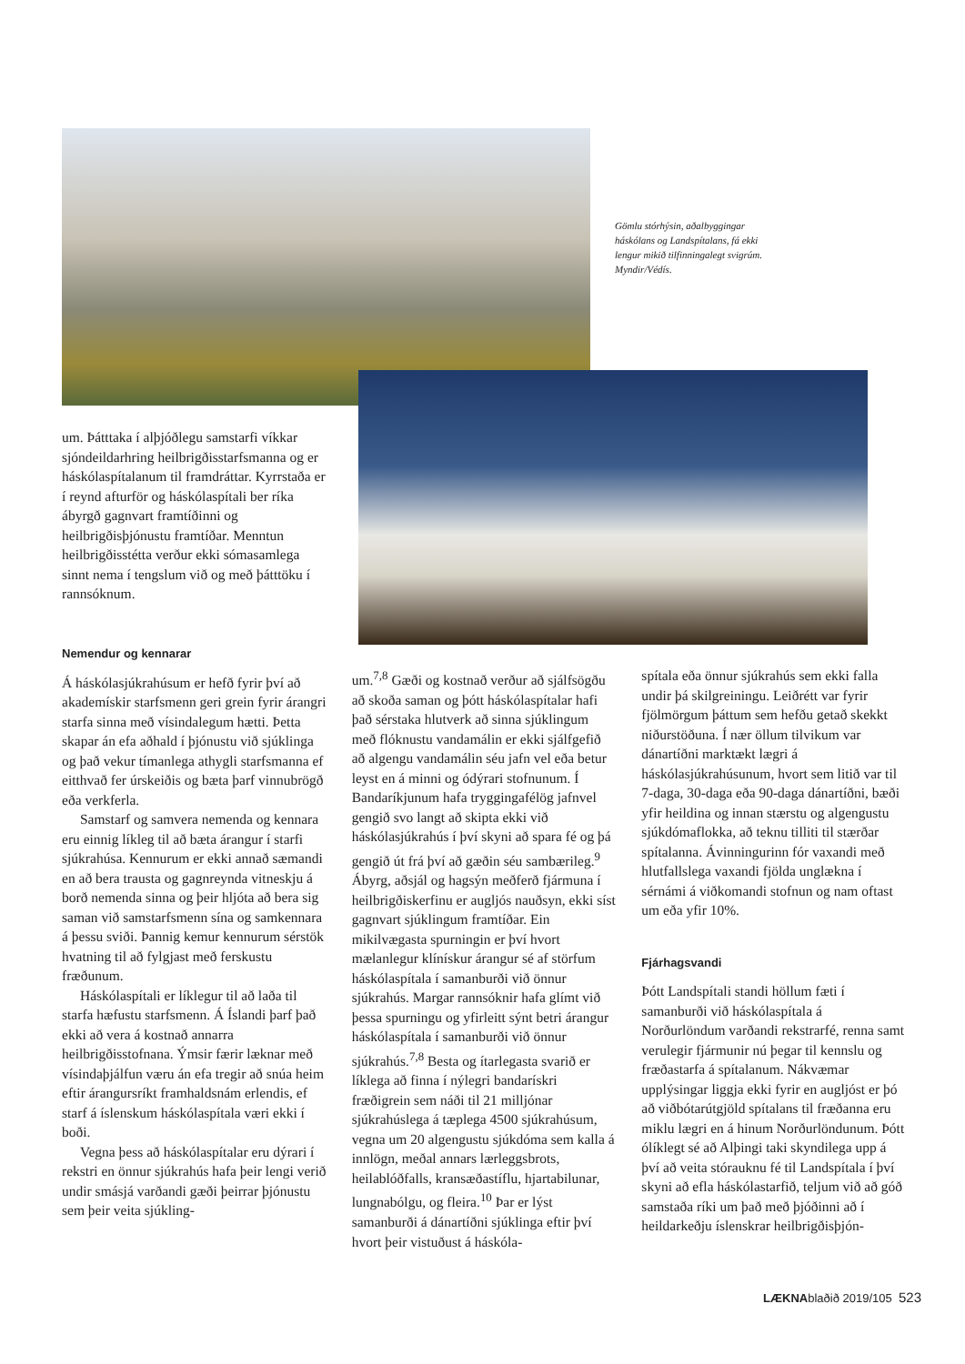Gömlu stórhýsin, aðalbyggingar háskólans og Landspítalans, fá ekki lengur mikið tilfinningalegt svigrúm. Myndir/Védís.
um. Þátttaka í alþjóðlegu samstarfi víkkar sjóndeildarhring heilbrigðisstarfsmanna og er háskólaspítalanum til framdráttar. Kyrrstaða er í reynd afturför og háskólaspítali ber ríka ábyrgð gagnvart framtíðinni og heilbrigðisþjónustu framtíðar. Menntun heilbrigðisstétta verður ekki sómasamlega sinnt nema í tengslum við og með þátttöku í rannsóknum.
Nemendur og kennarar
Á háskólasjúkrahúsum er hefð fyrir því að akademískir starfsmenn geri grein fyrir árangri starfa sinna með vísindalegum hætti. Þetta skapar án efa aðhald í þjónustu við sjúklinga og það vekur tímanlega athygli starfsmanna ef eitthvað fer úrskeiðis og bæta þarf vinnubrögð eða verkferla.
Samstarf og samvera nemenda og kennara eru einnig líkleg til að bæta árangur í starfi sjúkrahúsa. Kennurum er ekki annað sæmandi en að bera trausta og gagnreynda vitneskju á borð nemenda sinna og þeir hljóta að bera sig saman við samstarfsmenn sína og samkennara á þessu sviði. Þannig kemur kennurum sérstök hvatning til að fylgjast með ferskustu fræðunum.
Háskólaspítali er líklegur til að laða til starfa hæfustu starfsmenn. Á Íslandi þarf það ekki að vera á kostnað annarra heilbrigðisstofnana. Ýmsir færir læknar með vísindaþjálfun væru án efa tregir að snúa heim eftir árangursríkt framhaldsnám erlendis, ef starf á íslenskum háskólaspítala væri ekki í boði.
Vegna þess að háskólaspítalar eru dýrari í rekstri en önnur sjúkrahús hafa þeir lengi verið undir smásjá varðandi gæði þeirrar þjónustu sem þeir veita sjúkling-
um.<sup>7,8</sup> Gæði og kostnað verður að sjálfsögðu að skoða saman og þótt háskólaspítalar hafi það sérstaka hlutverk að sinna sjúklingum með flóknustu vandamálin er ekki sjálfgefið að algengu vandamálin séu jafn vel eða betur leyst en á minni og ódýrari stofnunum. Í Bandaríkjunum hafa tryggingafélög jafnvel gengið svo langt að skipta ekki við háskólasjúkrahús í því skyni að spara fé og þá gengið út frá því að gæðin séu sambærileg.<sup>9</sup> Ábyrg, aðsjál og hagsýn meðferð fjármuna í heilbrigðiskerfinu er augljós nauðsyn, ekki síst gagnvart sjúklingum framtíðar. Ein mikilvægasta spurningin er því hvort mælanlegur klínískur árangur sé af störfum háskólaspítala í samanburði við önnur sjúkrahús. Margar rannsóknir hafa glímt við þessa spurningu og yfirleitt sýnt betri árangur háskólaspítala í samanburði við önnur sjúkrahús.<sup>7,8</sup> Besta og ítarlegasta svarið er líklega að finna í nýlegri bandarískri fræðigrein sem náði til 21 milljónar sjúkrahúslega á tæplega 4500 sjúkrahúsum, vegna um 20 algengustu sjúkdóma sem kalla á innlögn, meðal annars lærleggsbrots, heilablóðfalls, kransæðastíflu, hjartabilunar, lungnabólgu, og fleira.<sup>10</sup> Þar er lýst samanburði á dánartíðni sjúklinga eftir því hvort þeir vistuðust á háskóla-
spítala eða önnur sjúkrahús sem ekki falla undir þá skilgreiningu. Leiðrétt var fyrir fjölmörgum þáttum sem hefðu getað skekkt niðurstöðuna. Í nær öllum tilvikum var dánartíðni marktækt lægri á háskólasjúkrahúsunum, hvort sem litið var til 7-daga, 30-daga eða 90-daga dánartíðni, bæði yfir heildina og innan stærstu og algengustu sjúkdómaflokka, að teknu tilliti til stærðar spítalanna. Ávinningurinn fór vaxandi með hlutfallslega vaxandi fjölda unglækna í sérnámi á viðkomandi stofnun og nam oftast um eða yfir 10%.
Fjárhagsvandi
Þótt Landspítali standi höllum fæti í samanburði við háskólaspítala á Norðurlöndum varðandi rekstrarfé, renna samt verulegir fjármunir nú þegar til kennslu og fræðastarfa á spítalanum. Nákvæmar upplýsingar liggja ekki fyrir en augljóst er þó að viðbótarútgjöld spítalans til fræðanna eru miklu lægri en á hinum Norðurlöndunum. Þótt ólíklegt sé að Alþingi taki skyndilega upp á því að veita stórauknu fé til Landspítala í því skyni að efla háskólastarfið, teljum við að góð samstaða ríki um það með þjóðinni að í heildarkeðju íslenskrar heilbrigðisþjón-
LÆKNAblaðið 2019/105 523